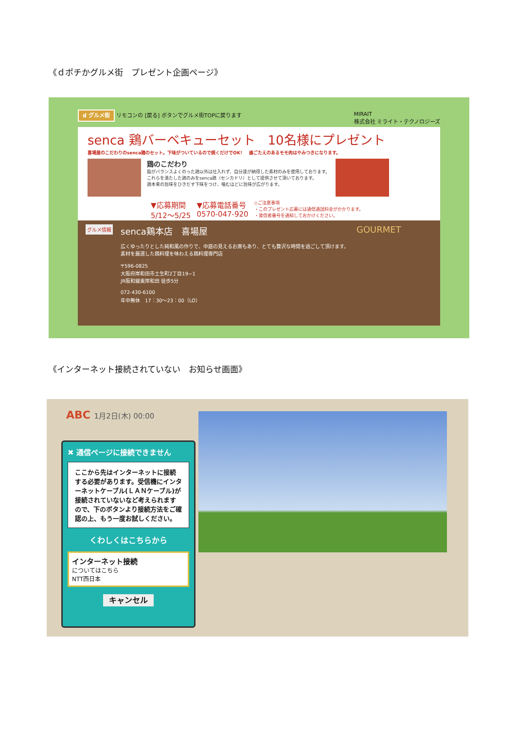《ｄポチかグルメ街　プレゼント企画ページ》
d グルメ街 リモコンの [戻る] ボタンでグルメ街TOPに戻ります MIRAIT
株式会社 ミライト・テクノロジーズ
senca 鶏バーベキューセット　10名様にプレゼント
喜場屋のこだわりのsenca鶏のセット。下味がついているので焼くだけでOK！　歯ごたえのあるモモ肉はやみつきになります。
鶏のこだわり
脂がバランスよくのった鶏以外は仕入れず、自分達が納得した素材のみを使用しております。
これらを満たした鶏のみをsenca鶏（センカドリ）として提供させて頂いております。
鶏本来の旨味をひきだす下味をつけ、噛むほどに旨味が広がります。
▼応募期間
5/12〜5/25 ▼応募電話番号
0570-047-920 ◇ご注意事項
・このプレゼント応募には通信通話料金がかかります。
・発信者番号を通知しておかけください。
グルメ情報
senca鶏本店　喜場屋
広くゆったりとした純和風の作りで、中庭の見えるお席もあり、とても贅沢な時間を過ごして頂けます。
素材を厳選した鶏料理を味わえる鶏料理専門店
〒596-0825
大阪府岸和田市土生町2丁目19−1
JR阪和線東岸和田 徒歩5分
072-430-6100
年中無休　17：30〜23：00（LO）
GOURMET
《インターネット接続されていない　お知らせ画面》
ABC 1月2日(木) 00:00
✖ 通信ページに接続できません
ここから先はインターネットに接続する必要があります。受信機にインターネットケーブル(ＬＡＮケーブル)が接続されていないなど考えられますので、下のボタンより接続方法をご確認の上、もう一度お試しください。
くわしくはこちらから
インターネット接続
についてはこちら
NTT西日本
キャンセル